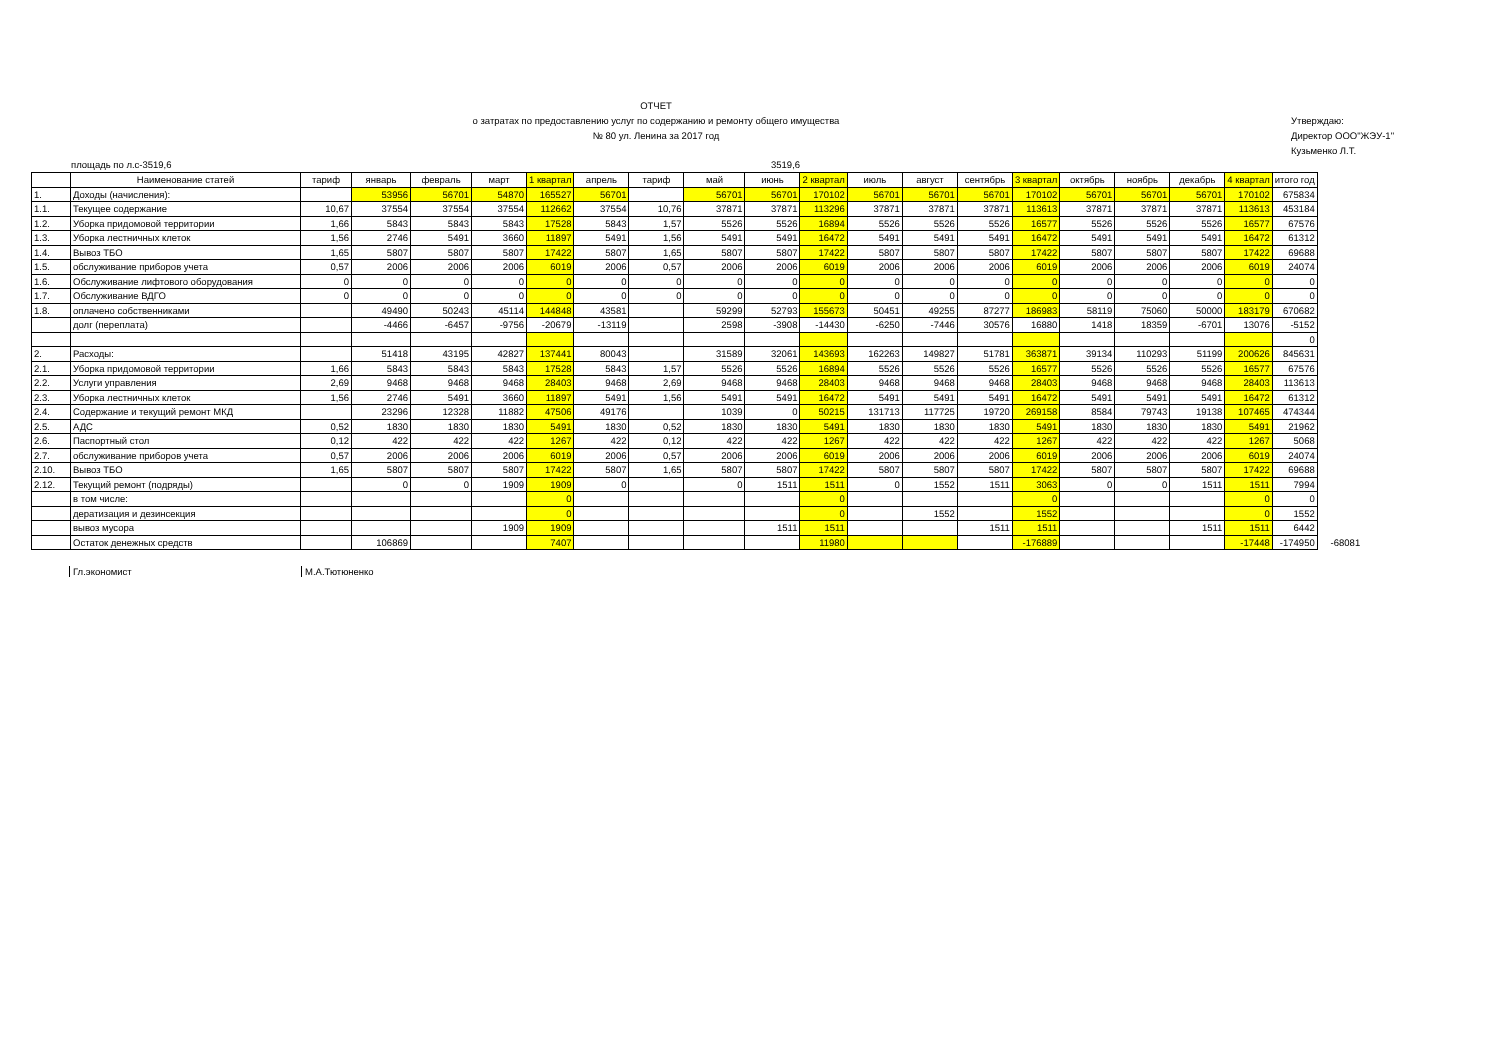ОТЧЕТ
о затратах по предоставлению услуг по содержанию и ремонту общего имущества
№ 80 ул. Ленина за 2017 год
Утверждаю:
Директор ООО"ЖЭУ-1"
Кузьменко Л.Т.
площадь по л.с-3519,6 3519,6
| | Наименование статей | тариф | январь | февраль | март | 1 квартал | апрель | тариф | май | июнь | 2 квартал | июль | август | сентябрь | 3 квартал | октябрь | ноябрь | декабрь | 4 квартал | итого год | |
| 1. | Доходы (начисления): | | 53956 | 56701 | 54870 | 165527 | 56701 | | 56701 | 56701 | 170102 | 56701 | 56701 | 56701 | 170102 | 56701 | 56701 | 56701 | 170102 | 675834 | |
| 1.1. | Текущее содержание | 10,67 | 37554 | 37554 | 37554 | 112662 | 37554 | 10,76 | 37871 | 37871 | 113296 | 37871 | 37871 | 37871 | 113613 | 37871 | 37871 | 37871 | 113613 | 453184 | |
| 1.2. | Уборка придомовой территории | 1,66 | 5843 | 5843 | 5843 | 17528 | 5843 | 1,57 | 5526 | 5526 | 16894 | 5526 | 5526 | 5526 | 16577 | 5526 | 5526 | 5526 | 16577 | 67576 | |
| 1.3. | Уборка лестничных клеток | 1,56 | 2746 | 5491 | 3660 | 11897 | 5491 | 1,56 | 5491 | 5491 | 16472 | 5491 | 5491 | 5491 | 16472 | 5491 | 5491 | 5491 | 16472 | 61312 | |
| 1.4. | Вывоз ТБО | 1,65 | 5807 | 5807 | 5807 | 17422 | 5807 | 1,65 | 5807 | 5807 | 17422 | 5807 | 5807 | 5807 | 17422 | 5807 | 5807 | 5807 | 17422 | 69688 | |
| 1.5. | обслуживание приборов учета | 0,57 | 2006 | 2006 | 2006 | 6019 | 2006 | 0,57 | 2006 | 2006 | 6019 | 2006 | 2006 | 2006 | 6019 | 2006 | 2006 | 2006 | 6019 | 24074 | |
| 1.6. | Обслуживание лифтового оборудования | 0 | 0 | 0 | 0 | 0 | 0 | 0 | 0 | 0 | 0 | 0 | 0 | 0 | 0 | 0 | 0 | 0 | 0 | 0 | |
| 1.7. | Обслуживание ВДГО | 0 | 0 | 0 | 0 | 0 | 0 | 0 | 0 | 0 | 0 | 0 | 0 | 0 | 0 | 0 | 0 | 0 | 0 | 0 | |
| 1.8. | оплачено собственниками | | 49490 | 50243 | 45114 | 144848 | 43581 | | 59299 | 52793 | 155673 | 50451 | 49255 | 87277 | 186983 | 58119 | 75060 | 50000 | 183179 | 670682 | |
| | долг (переплата) | | -4466 | -6457 | -9756 | -20679 | -13119 | | 2598 | -3908 | -14430 | -6250 | -7446 | 30576 | 16880 | 1418 | 18359 | -6701 | 13076 | -5152 | |
| | | | | | | | | | | | | | | | | | | | | 0 | |
| 2. | Расходы: | | 51418 | 43195 | 42827 | 137441 | 80043 | | 31589 | 32061 | 143693 | 162263 | 149827 | 51781 | 363871 | 39134 | 110293 | 51199 | 200626 | 845631 | |
| 2.1. | Уборка придомовой территории | 1,66 | 5843 | 5843 | 5843 | 17528 | 5843 | 1,57 | 5526 | 5526 | 16894 | 5526 | 5526 | 5526 | 16577 | 5526 | 5526 | 5526 | 16577 | 67576 | |
| 2.2. | Услуги управления | 2,69 | 9468 | 9468 | 9468 | 28403 | 9468 | 2,69 | 9468 | 9468 | 28403 | 9468 | 9468 | 9468 | 28403 | 9468 | 9468 | 9468 | 28403 | 113613 | |
| 2.3. | Уборка лестничных клеток | 1,56 | 2746 | 5491 | 3660 | 11897 | 5491 | 1,56 | 5491 | 5491 | 16472 | 5491 | 5491 | 5491 | 16472 | 5491 | 5491 | 5491 | 16472 | 61312 | |
| 2.4. | Содержание и текущий ремонт МКД | | 23296 | 12328 | 11882 | 47506 | 49176 | | 1039 | 0 | 50215 | 131713 | 117725 | 19720 | 269158 | 8584 | 79743 | 19138 | 107465 | 474344 | |
| 2.5. | АДС | 0,52 | 1830 | 1830 | 1830 | 5491 | 1830 | 0,52 | 1830 | 1830 | 5491 | 1830 | 1830 | 1830 | 5491 | 1830 | 1830 | 1830 | 5491 | 21962 | |
| 2.6. | Паспортный стол | 0,12 | 422 | 422 | 422 | 1267 | 422 | 0,12 | 422 | 422 | 1267 | 422 | 422 | 422 | 1267 | 422 | 422 | 422 | 1267 | 5068 | |
| 2.7. | обслуживание приборов учета | 0,57 | 2006 | 2006 | 2006 | 6019 | 2006 | 0,57 | 2006 | 2006 | 6019 | 2006 | 2006 | 2006 | 6019 | 2006 | 2006 | 2006 | 6019 | 24074 | |
| 2.10. | Вывоз ТБО | 1,65 | 5807 | 5807 | 5807 | 17422 | 5807 | 1,65 | 5807 | 5807 | 17422 | 5807 | 5807 | 5807 | 17422 | 5807 | 5807 | 5807 | 17422 | 69688 | |
| 2.12. | Текущий ремонт (подряды) | | 0 | 0 | 1909 | 1909 | 0 | | 0 | 1511 | 1511 | 0 | 1552 | 1511 | 3063 | 0 | 0 | 1511 | 1511 | 7994 | |
| | в том числе: | | | | | 0 | | | | | 0 | | | | 0 | | | | 0 | 0 | |
| | дератизация и дезинсекция | | | | | 0 | | | | | 0 | | 1552 | | 1552 | | | | 0 | 1552 | |
| | вывоз мусора | | | | 1909 | 1909 | | | | 1511 | 1511 | | | 1511 | 1511 | | | 1511 | 1511 | 6442 | |
| | Остаток денежных средств | | 106869 | | | 7407 | | | | | 11980 | | | | -176889 | | | | -17448 | -174950 | -68081 |
Гл.экономист М.А.Тютюненко